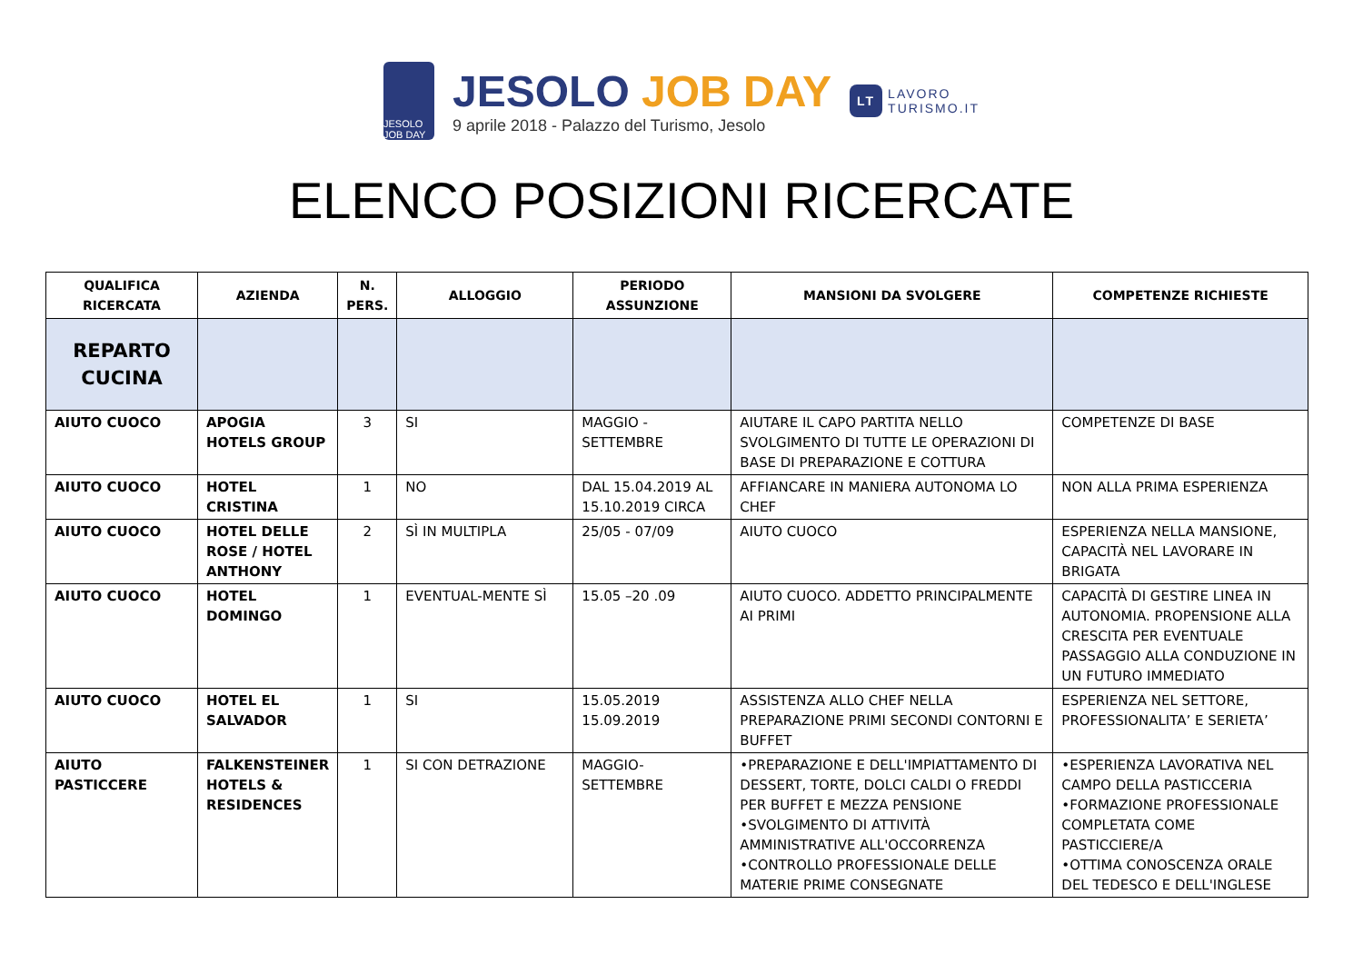JESOLO JOB DAY
JESOLO JOB DAY
9 aprile 2018 - Palazzo del Turismo, Jesolo
LT
LAVORO
TURISMO.IT
ELENCO POSIZIONI RICERCATE
| QUALIFICA RICERCATA | AZIENDA | N. PERS. | ALLOGGIO | PERIODO ASSUNZIONE | MANSIONI DA SVOLGERE | COMPETENZE RICHIESTE |
| --- | --- | --- | --- | --- | --- | --- |
| REPARTO CUCINA | | | | | | |
| AIUTO CUOCO | APOGIA HOTELS GROUP | 3 | SI | MAGGIO - SETTEMBRE | AIUTARE IL CAPO PARTITA NELLO SVOLGIMENTO DI TUTTE LE OPERAZIONI DI BASE DI PREPARAZIONE E COTTURA | COMPETENZE DI BASE |
| AIUTO CUOCO | HOTEL CRISTINA | 1 | NO | DAL 15.04.2019 AL 15.10.2019 CIRCA | AFFIANCARE IN MANIERA AUTONOMA LO CHEF | NON ALLA PRIMA ESPERIENZA |
| AIUTO CUOCO | HOTEL DELLE ROSE / HOTEL ANTHONY | 2 | SÌ IN MULTIPLA | 25/05 - 07/09 | AIUTO CUOCO | ESPERIENZA NELLA MANSIONE, CAPACITÀ NEL LAVORARE IN BRIGATA |
| AIUTO CUOCO | HOTEL DOMINGO | 1 | EVENTUAL-MENTE SÌ | 15.05 –20 .09 | AIUTO CUOCO. ADDETTO PRINCIPALMENTE AI PRIMI | CAPACITÀ DI GESTIRE LINEA IN AUTONOMIA. PROPENSIONE ALLA CRESCITA PER EVENTUALE PASSAGGIO ALLA CONDUZIONE IN UN FUTURO IMMEDIATO |
| AIUTO CUOCO | HOTEL EL SALVADOR | 1 | SI | 15.05.2019 15.09.2019 | ASSISTENZA ALLO CHEF NELLA PREPARAZIONE PRIMI SECONDI CONTORNI E BUFFET | ESPERIENZA NEL SETTORE, PROFESSIONALITA’ E SERIETA’ |
| AIUTO PASTICCERE | FALKENSTEINER HOTELS & RESIDENCES | 1 | SI CON DETRAZIONE | MAGGIO- SETTEMBRE | •PREPARAZIONE E DELL'IMPIATTAMENTO DI DESSERT, TORTE, DOLCI CALDI O FREDDI PER BUFFET E MEZZA PENSIONE •SVOLGIMENTO DI ATTIVITÀ AMMINISTRATIVE ALL'OCCORRENZA •CONTROLLO PROFESSIONALE DELLE MATERIE PRIME CONSEGNATE | •ESPERIENZA LAVORATIVA NEL CAMPO DELLA PASTICCERIA •FORMAZIONE PROFESSIONALE COMPLETATA COME PASTICCIERE/A •OTTIMA CONOSCENZA ORALE DEL TEDESCO E DELL'INGLESE |